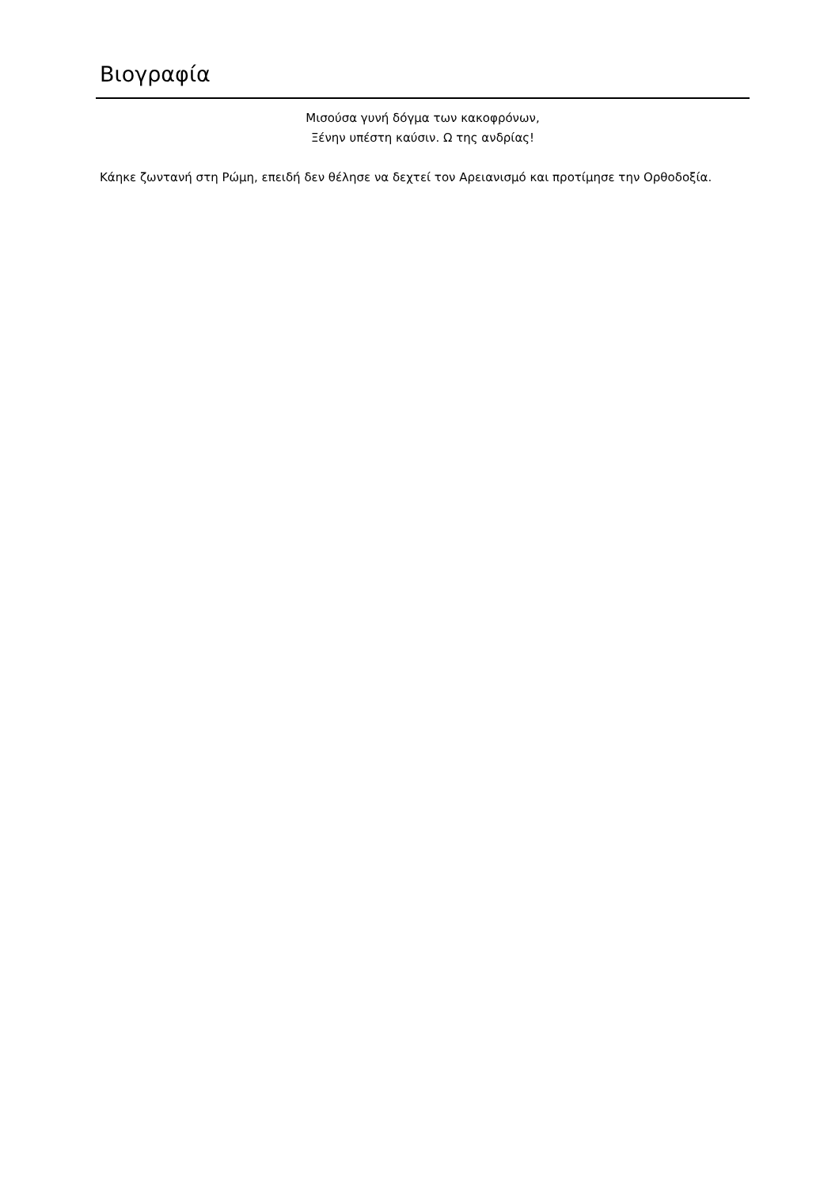Βιογραφία
Μισούσα γυνή δόγμα των κακοφρόνων,
Ξένην υπέστη καύσιν. Ω της ανδρίας!
Κάηκε ζωντανή στη Ρώμη, επειδή δεν θέλησε να δεχτεί τον Αρειανισμό και προτίμησε την Ορθοδοξία.